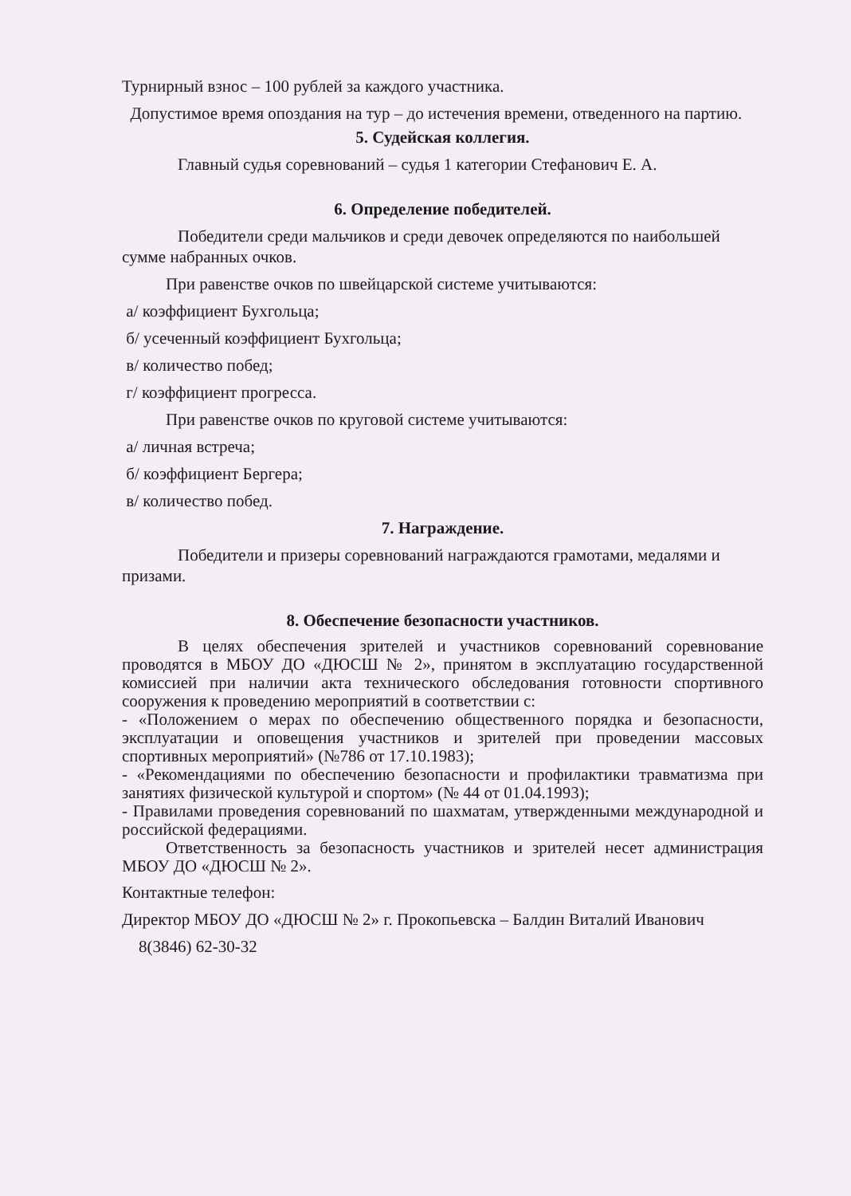Турнирный взнос – 100 рублей за каждого участника.
Допустимое время опоздания на тур – до истечения времени, отведенного на партию.
5. Судейская коллегия.
Главный судья соревнований – судья 1 категории Стефанович Е. А.
6. Определение победителей.
Победители среди мальчиков и среди девочек определяются по наибольшей сумме набранных очков.
При равенстве очков по швейцарской системе учитываются:
а/ коэффициент Бухгольца;
б/ усеченный коэффициент Бухгольца;
в/ количество побед;
г/ коэффициент прогресса.
При равенстве очков по круговой системе учитываются:
а/ личная встреча;
б/ коэффициент Бергера;
в/ количество побед.
7. Награждение.
Победители и призеры соревнований награждаются грамотами, медалями и призами.
8. Обеспечение безопасности участников.
В целях обеспечения зрителей и участников соревнований соревнование проводятся в МБОУ ДО «ДЮСШ № 2», принятом в эксплуатацию государственной комиссией при наличии акта технического обследования готовности спортивного сооружения к проведению мероприятий в соответствии с:
- «Положением о мерах по обеспечению общественного порядка и безопасности, эксплуатации и оповещения участников и зрителей при проведении массовых спортивных мероприятий» (№786 от 17.10.1983);
- «Рекомендациями по обеспечению безопасности и профилактики травматизма при занятиях физической культурой и спортом» (№ 44 от 01.04.1993);
- Правилами проведения соревнований по шахматам, утвержденными международной и российской федерациями.
Ответственность за безопасность участников и зрителей несет администрация МБОУ ДО «ДЮСШ № 2».
Контактные телефон:
Директор МБОУ ДО «ДЮСШ № 2» г. Прокопьевска – Балдин Виталий Иванович
8(3846) 62-30-32